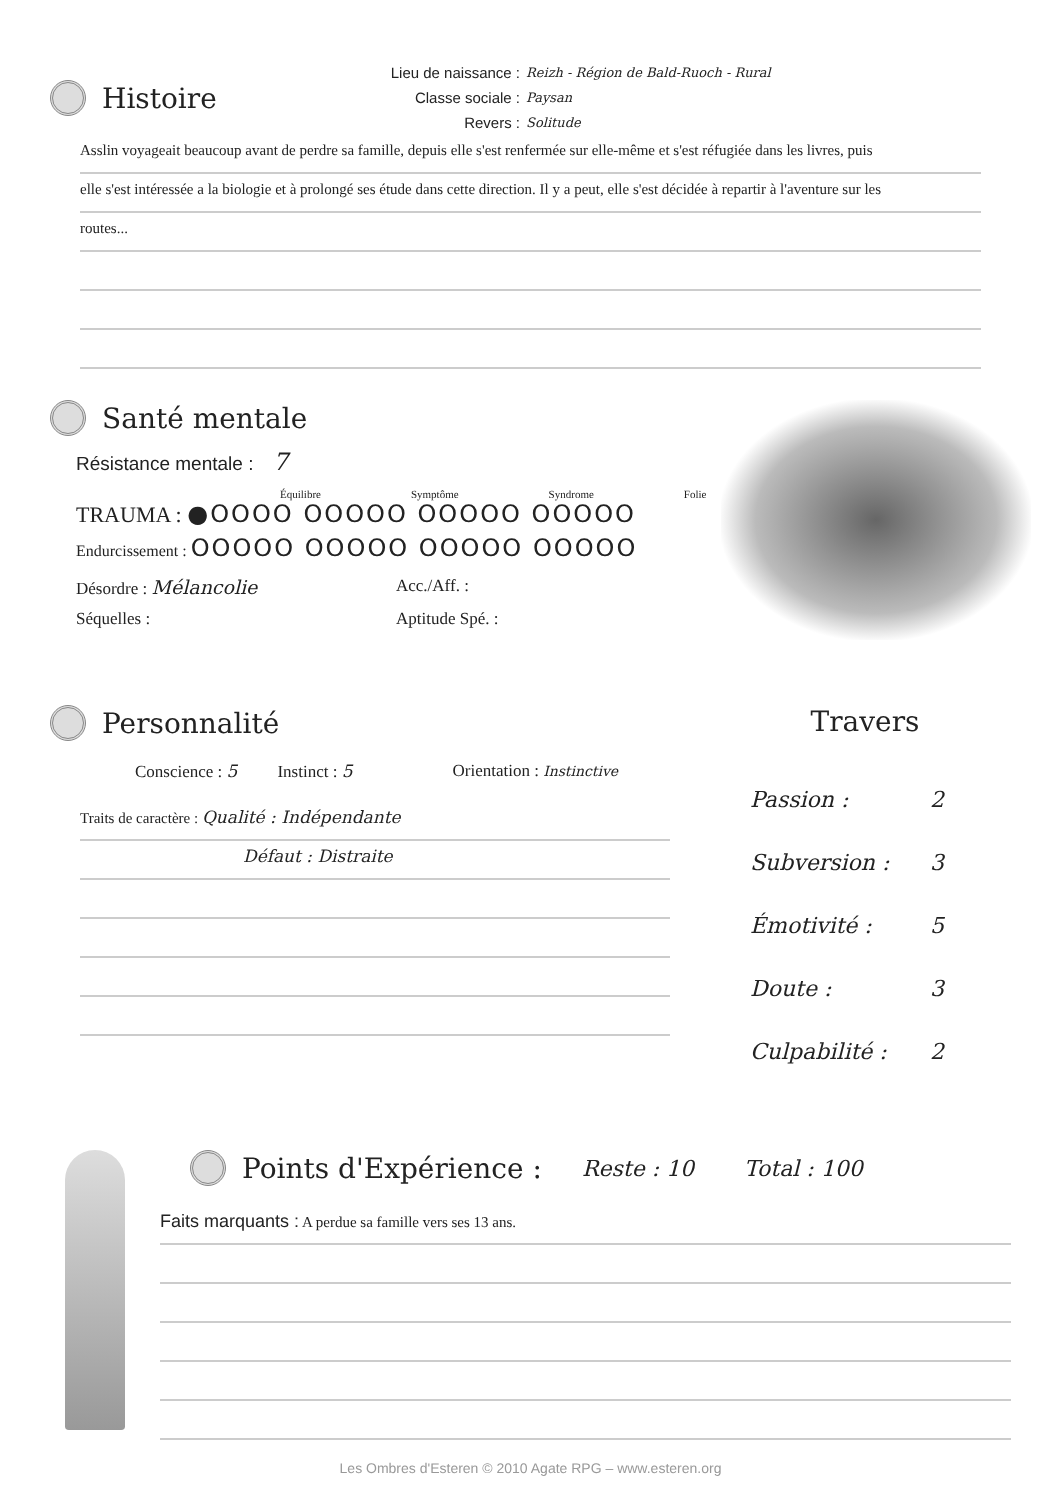Histoire
Lieu de naissance :
Classe sociale :
Revers :
Reizh - Région de Bald-Ruoch - Rural
Paysan
Solitude
Asslin voyageait beaucoup avant de perdre sa famille, depuis elle s'est renfermée sur elle-même et s'est réfugiée dans les livres, puis
elle s'est intéressée a la biologie et à prolongé ses étude dans cette direction. Il y a peut, elle s'est décidée à repartir à l'aventure sur les
routes...
Santé mentale
Résistance mentale : 7
Équilibre Symptôme Syndrome Folie
TRAUMA : ●OOOO OOOOO OOOOO OOOOO
Endurcissement : OOOOO OOOOO OOOOO OOOOO
Désordre : Mélancolie
Acc./Aff. :
Séquelles :
Aptitude Spé. :
Personnalité
Conscience : 5 Instinct : 5 Orientation : Instinctive
Traits de caractère : Qualité : Indépendante
Défaut : Distraite
Travers
Passion : 2
Subversion : 3
Émotivité : 5
Doute : 3
Culpabilité : 2
Points d'Expérience : Reste : 10 Total : 100
Faits marquants : A perdue sa famille vers ses 13 ans.
Les Ombres d'Esteren © 2010 Agate RPG – www.esteren.org